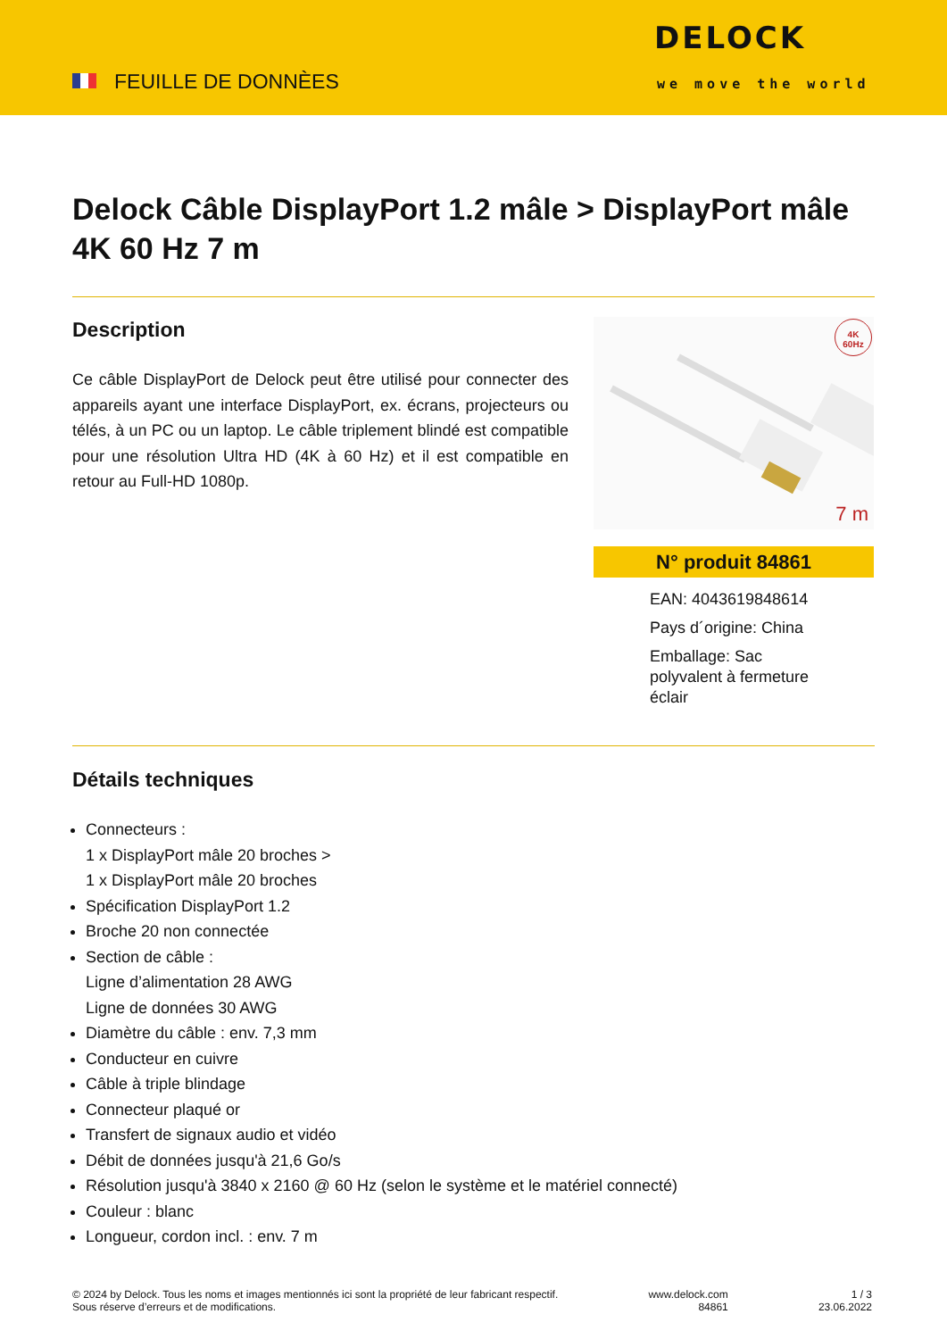FEUILLE DE DONNÈES
DELOCK
we move the world
Delock Câble DisplayPort 1.2 mâle > DisplayPort mâle 4K 60 Hz 7 m
Description
Ce câble DisplayPort de Delock peut être utilisé pour connecter des appareils ayant une interface DisplayPort, ex. écrans, projecteurs ou télés, à un PC ou un laptop. Le câble triplement blindé est compatible pour une résolution Ultra HD (4K à 60 Hz) et il est compatible en retour au Full-HD 1080p.
4K
60Hz
7 m
N° produit 84861
EAN: 4043619848614
Pays d´origine: China
Emballage: Sac polyvalent à fermeture éclair
Détails techniques
Connecteurs :
1 x DisplayPort mâle 20 broches >
1 x DisplayPort mâle 20 broches
Spécification DisplayPort 1.2
Broche 20 non connectée
Section de câble :
Ligne d’alimentation 28 AWG
Ligne de données 30 AWG
Diamètre du câble : env. 7,3 mm
Conducteur en cuivre
Câble à triple blindage
Connecteur plaqué or
Transfert de signaux audio et vidéo
Débit de données jusqu'à 21,6 Go/s
Résolution jusqu'à 3840 x 2160 @ 60 Hz (selon le système et le matériel connecté)
Couleur : blanc
Longueur, cordon incl. : env. 7 m
© 2024 by Delock. Tous les noms et images mentionnés ici sont la propriété de leur fabricant respectif.
Sous réserve d’erreurs et de modifications.
www.delock.com
84861
1 / 3
23.06.2022